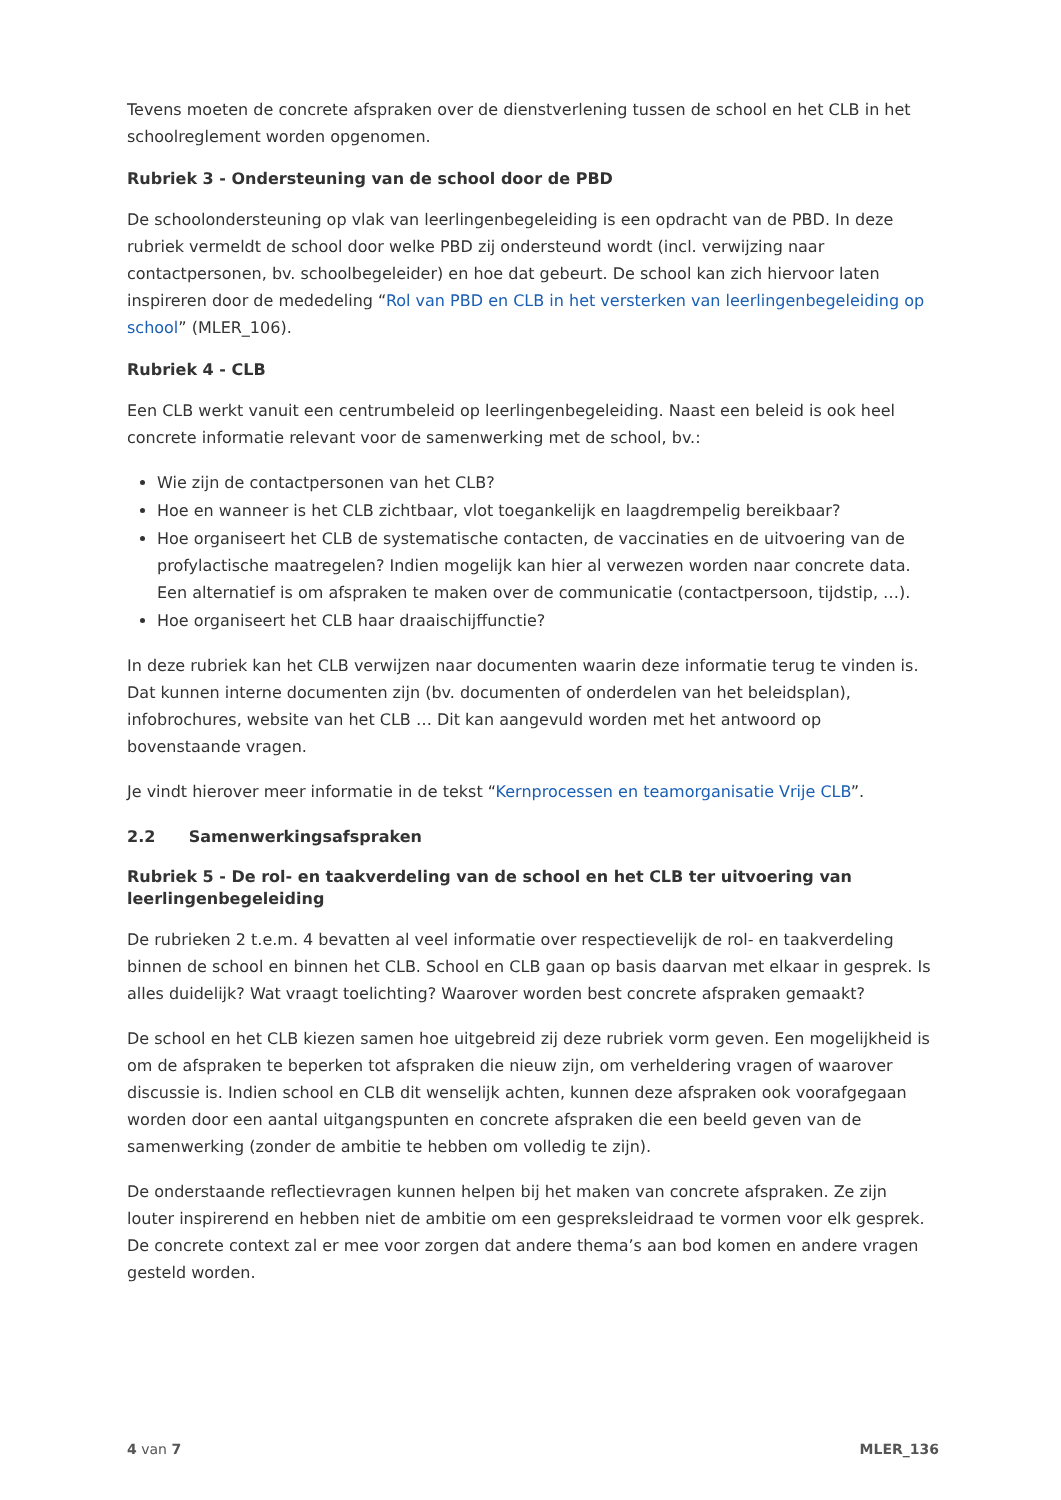Tevens moeten de concrete afspraken over de dienstverlening tussen de school en het CLB in het schoolreglement worden opgenomen.
Rubriek 3 - Ondersteuning van de school door de PBD
De schoolondersteuning op vlak van leerlingenbegeleiding is een opdracht van de PBD. In deze rubriek vermeldt de school door welke PBD zij ondersteund wordt (incl. verwijzing naar contactpersonen, bv. schoolbegeleider) en hoe dat gebeurt. De school kan zich hiervoor laten inspireren door de mededeling “Rol van PBD en CLB in het versterken van leerlingenbegeleiding op school” (MLER_106).
Rubriek 4 - CLB
Een CLB werkt vanuit een centrumbeleid op leerlingenbegeleiding. Naast een beleid is ook heel concrete informatie relevant voor de samenwerking met de school, bv.:
Wie zijn de contactpersonen van het CLB?
Hoe en wanneer is het CLB zichtbaar, vlot toegankelijk en laagdrempelig bereikbaar?
Hoe organiseert het CLB de systematische contacten, de vaccinaties en de uitvoering van de profylactische maatregelen? Indien mogelijk kan hier al verwezen worden naar concrete data. Een alternatief is om afspraken te maken over de communicatie (contactpersoon, tijdstip, …).
Hoe organiseert het CLB haar draaischijffunctie?
In deze rubriek kan het CLB verwijzen naar documenten waarin deze informatie terug te vinden is. Dat kunnen interne documenten zijn (bv. documenten of onderdelen van het beleidsplan), infobrochures, website van het CLB … Dit kan aangevuld worden met het antwoord op bovenstaande vragen.
Je vindt hierover meer informatie in de tekst “Kernprocessen en teamorganisatie Vrije CLB”.
2.2 Samenwerkingsafspraken
Rubriek 5 - De rol- en taakverdeling van de school en het CLB ter uitvoering van leerlingenbegeleiding
De rubrieken 2 t.e.m. 4 bevatten al veel informatie over respectievelijk de rol- en taakverdeling binnen de school en binnen het CLB. School en CLB gaan op basis daarvan met elkaar in gesprek. Is alles duidelijk? Wat vraagt toelichting? Waarover worden best concrete afspraken gemaakt?
De school en het CLB kiezen samen hoe uitgebreid zij deze rubriek vorm geven. Een mogelijkheid is om de afspraken te beperken tot afspraken die nieuw zijn, om verheldering vragen of waarover discussie is. Indien school en CLB dit wenselijk achten, kunnen deze afspraken ook voorafgegaan worden door een aantal uitgangspunten en concrete afspraken die een beeld geven van de samenwerking (zonder de ambitie te hebben om volledig te zijn).
De onderstaande reflectievragen kunnen helpen bij het maken van concrete afspraken. Ze zijn louter inspirerend en hebben niet de ambitie om een gespreksleidraad te vormen voor elk gesprek. De concrete context zal er mee voor zorgen dat andere thema’s aan bod komen en andere vragen gesteld worden.
4 van 7 MLER_136